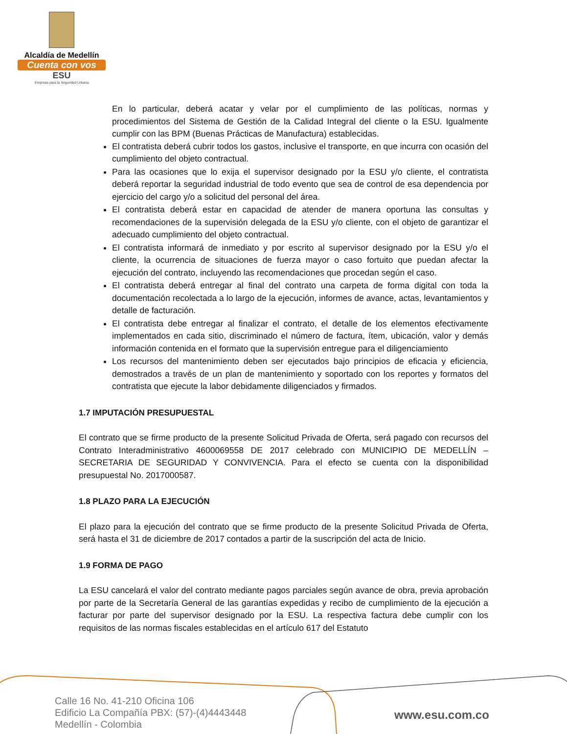Alcaldía de Medellín
Cuenta con vos
ESU
Empresa para la Seguridad Urbana
En lo particular, deberá acatar y velar por el cumplimiento de las políticas, normas y procedimientos del Sistema de Gestión de la Calidad Integral del cliente o la ESU. Igualmente cumplir con las BPM (Buenas Prácticas de Manufactura) establecidas.
El contratista deberá cubrir todos los gastos, inclusive el transporte, en que incurra con ocasión del cumplimiento del objeto contractual.
Para las ocasiones que lo exija el supervisor designado por la ESU y/o cliente, el contratista deberá reportar la seguridad industrial de todo evento que sea de control de esa dependencia por ejercicio del cargo y/o a solicitud del personal del área.
El contratista deberá estar en capacidad de atender de manera oportuna las consultas y recomendaciones de la supervisión delegada de la ESU y/o cliente, con el objeto de garantizar el adecuado cumplimiento del objeto contractual.
El contratista informará de inmediato y por escrito al supervisor designado por la ESU y/o el cliente, la ocurrencia de situaciones de fuerza mayor o caso fortuito que puedan afectar la ejecución del contrato, incluyendo las recomendaciones que procedan según el caso.
El contratista deberá entregar al final del contrato una carpeta de forma digital con toda la documentación recolectada a lo largo de la ejecución, informes de avance, actas, levantamientos y detalle de facturación.
El contratista debe entregar al finalizar el contrato, el detalle de los elementos efectivamente implementados en cada sitio, discriminado el número de factura, ítem, ubicación, valor y demás información contenida en el formato que la supervisión entregue para el diligenciamiento
Los recursos del mantenimiento deben ser ejecutados bajo principios de eficacia y eficiencia, demostrados a través de un plan de mantenimiento y soportado con los reportes y formatos del contratista que ejecute la labor debidamente diligenciados y firmados.
1.7 IMPUTACIÓN PRESUPUESTAL
El contrato que se firme producto de la presente Solicitud Privada de Oferta, será pagado con recursos del Contrato Interadministrativo 4600069558 DE 2017 celebrado con MUNICIPIO DE MEDELLÍN – SECRETARIA DE SEGURIDAD Y CONVIVENCIA. Para el efecto se cuenta con la disponibilidad presupuestal No. 2017000587.
1.8 PLAZO PARA LA EJECUCIÓN
El plazo para la ejecución del contrato que se firme producto de la presente Solicitud Privada de Oferta, será hasta el 31 de diciembre de 2017 contados a partir de la suscripción del acta de Inicio.
1.9 FORMA DE PAGO
La ESU cancelará el valor del contrato mediante pagos parciales según avance de obra, previa aprobación por parte de la Secretaría General de las garantías expedidas y recibo de cumplimiento de la ejecución a facturar por parte del supervisor designado por la ESU. La respectiva factura debe cumplir con los requisitos de las normas fiscales establecidas en el artículo 617 del Estatuto
Calle 16 No. 41-210 Oficina 106
Edificio La Compañía PBX: (57)-(4)4443448
Medellín - Colombia
www.esu.com.co